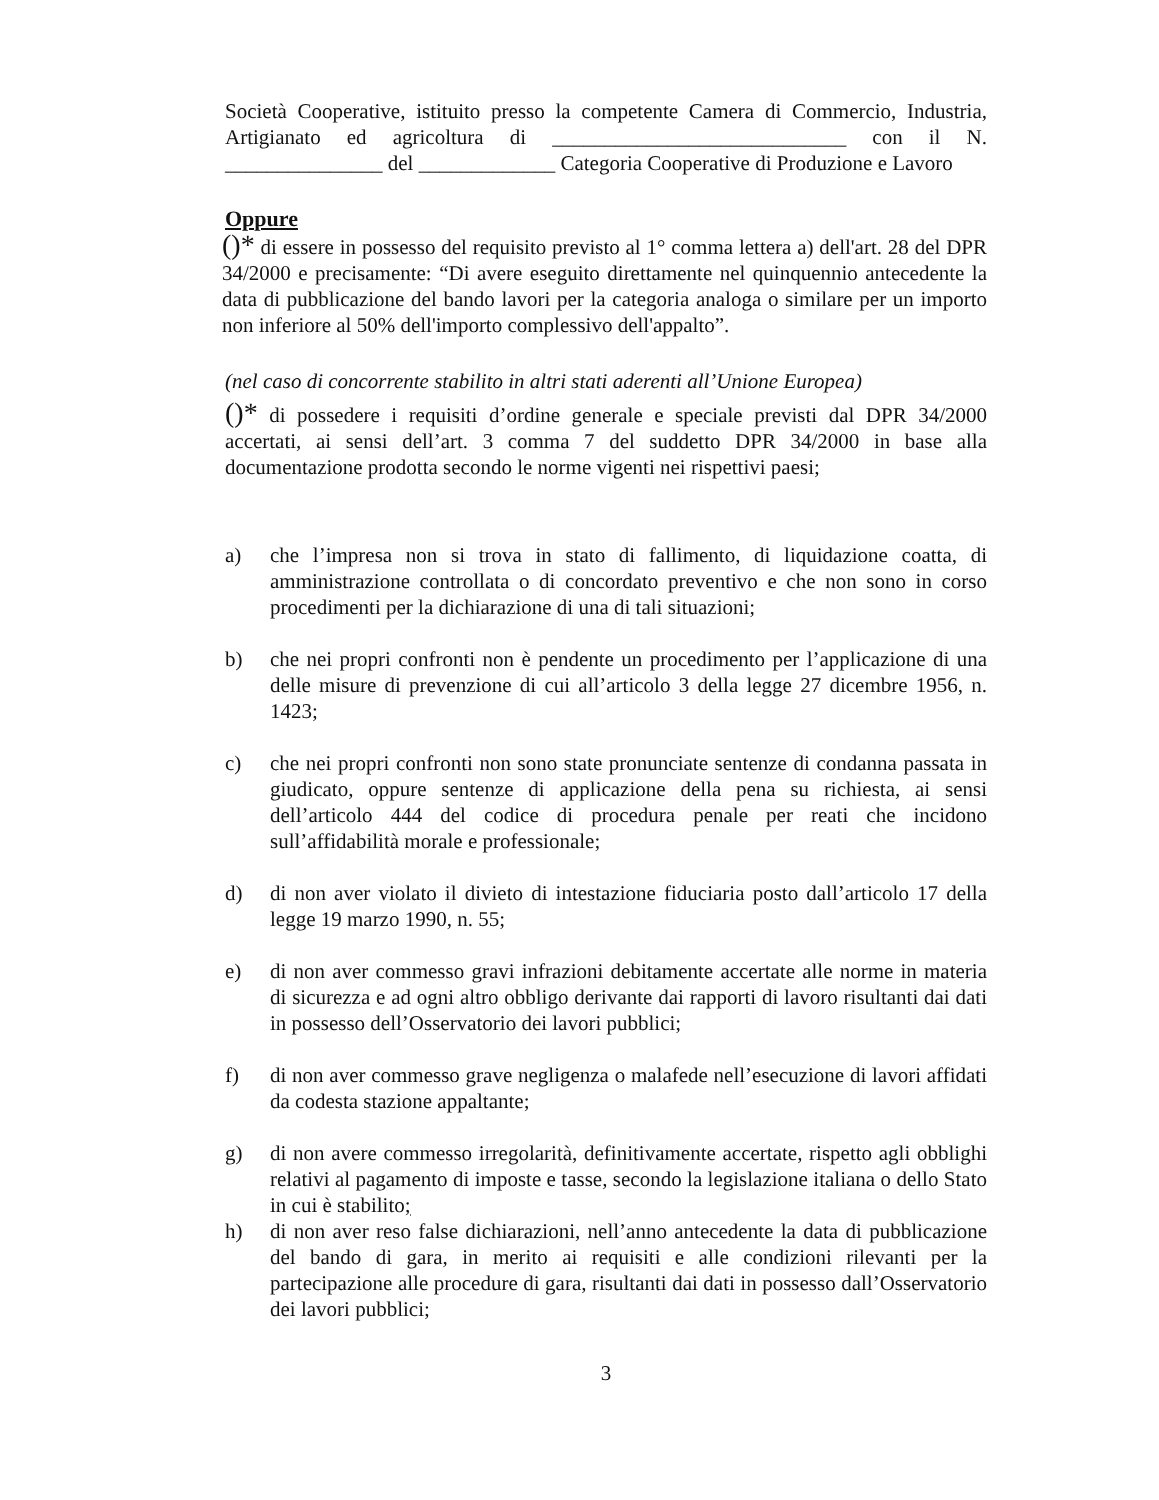Società Cooperative, istituito presso la competente Camera di Commercio, Industria, Artigianato ed agricoltura di ____________________________ con il N. _______________ del _____________ Categoria Cooperative di Produzione e Lavoro
Oppure
()* di essere in possesso del requisito previsto al 1° comma lettera a) dell'art. 28 del DPR 34/2000 e precisamente: “Di avere eseguito direttamente nel quinquennio antecedente la data di pubblicazione del bando lavori per la categoria analoga o similare per un importo non inferiore al 50% dell'importo complessivo dell'appalto”.
(nel caso di concorrente stabilito in altri stati aderenti all’Unione Europea)
()* di possedere i requisiti d’ordine generale e speciale previsti dal DPR 34/2000 accertati, ai sensi dell’art. 3 comma 7 del suddetto DPR 34/2000 in base alla documentazione prodotta secondo le norme vigenti nei rispettivi paesi;
a) che l’impresa non si trova in stato di fallimento, di liquidazione coatta, di amministrazione controllata o di concordato preventivo e che non sono in corso procedimenti per la dichiarazione di una di tali situazioni;
b) che nei propri confronti non è pendente un procedimento per l’applicazione di una delle misure di prevenzione di cui all’articolo 3 della legge 27 dicembre 1956, n. 1423;
c) che nei propri confronti non sono state pronunciate sentenze di condanna passata in giudicato, oppure sentenze di applicazione della pena su richiesta, ai sensi dell’articolo 444 del codice di procedura penale per reati che incidono sull’affidabilità morale e professionale;
d) di non aver violato il divieto di intestazione fiduciaria posto dall’articolo 17 della legge 19 marzo 1990, n. 55;
e) di non aver commesso gravi infrazioni debitamente accertate alle norme in materia di sicurezza e ad ogni altro obbligo derivante dai rapporti di lavoro risultanti dai dati in possesso dell’Osservatorio dei lavori pubblici;
f) di non aver commesso grave negligenza o malafede nell’esecuzione di lavori affidati da codesta stazione appaltante;
g) di non avere commesso irregolarità, definitivamente accertate, rispetto agli obblighi relativi al pagamento di imposte e tasse, secondo la legislazione italiana o dello Stato in cui è stabilito;
h) di non aver reso false dichiarazioni, nell’anno antecedente la data di pubblicazione del bando di gara, in merito ai requisiti e alle condizioni rilevanti per la partecipazione alle procedure di gara, risultanti dai dati in possesso dall’Osservatorio dei lavori pubblici;
3